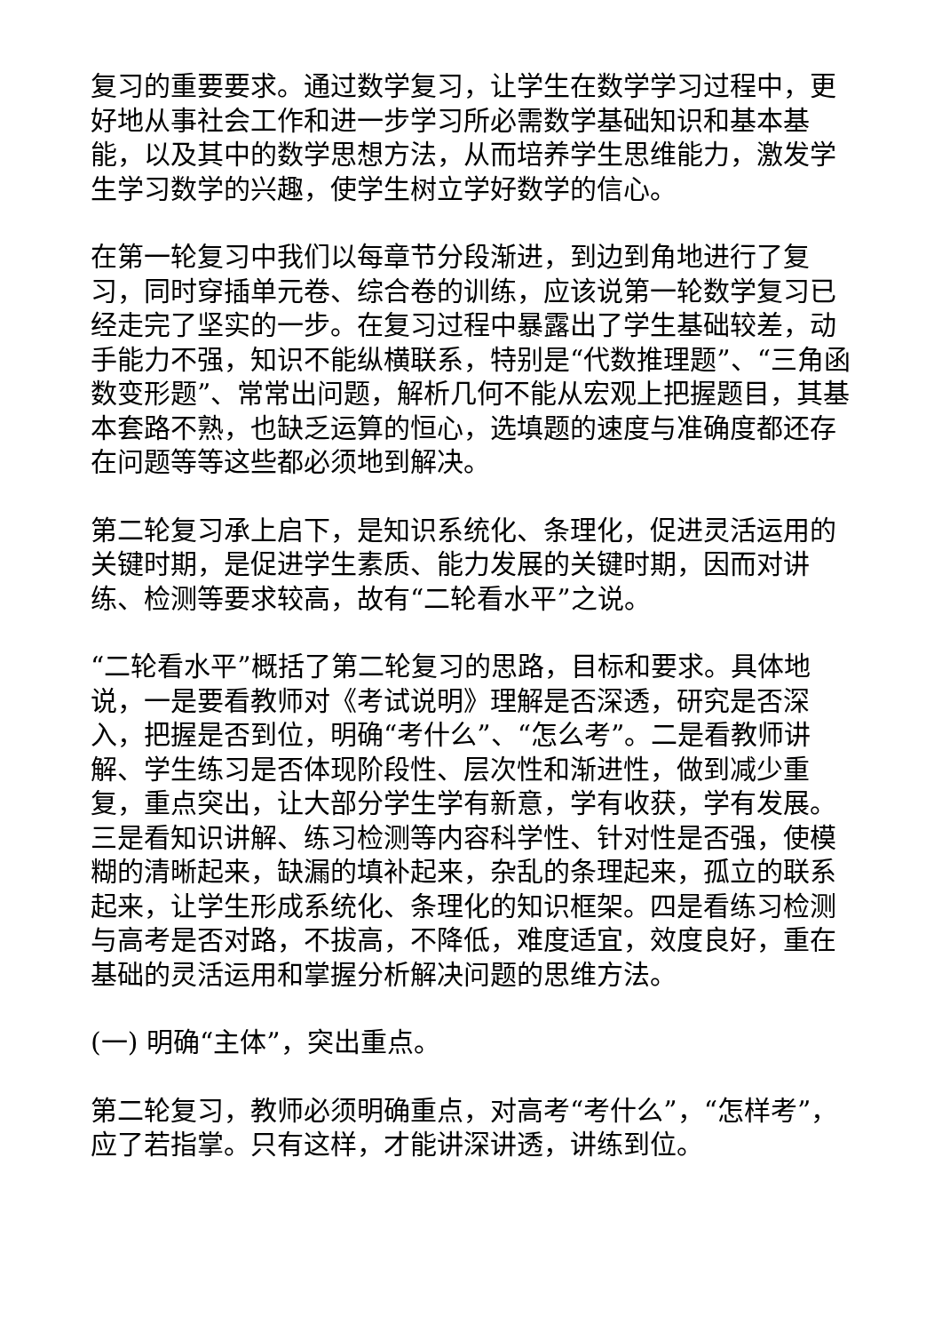复习的重要要求。通过数学复习，让学生在数学学习过程中，更好地从事社会工作和进一步学习所必需数学基础知识和基本基能，以及其中的数学思想方法，从而培养学生思维能力，激发学生学习数学的兴趣，使学生树立学好数学的信心。
在第一轮复习中我们以每章节分段渐进，到边到角地进行了复习，同时穿插单元卷、综合卷的训练，应该说第一轮数学复习已经走完了坚实的一步。在复习过程中暴露出了学生基础较差，动手能力不强，知识不能纵横联系，特别是“代数推理题”、“三角函数变形题”、常常出问题，解析几何不能从宏观上把握题目，其基本套路不熟，也缺乏运算的恒心，选填题的速度与准确度都还存在问题等等这些都必须地到解决。
第二轮复习承上启下，是知识系统化、条理化，促进灵活运用的关键时期，是促进学生素质、能力发展的关键时期，因而对讲练、检测等要求较高，故有“二轮看水平”之说。
“二轮看水平”概括了第二轮复习的思路，目标和要求。具体地说，一是要看教师对《考试说明》理解是否深透，研究是否深入，把握是否到位，明确“考什么”、“怎么考”。二是看教师讲解、学生练习是否体现阶段性、层次性和渐进性，做到减少重复，重点突出，让大部分学生学有新意，学有收获，学有发展。三是看知识讲解、练习检测等内容科学性、针对性是否强，使模糊的清晰起来，缺漏的填补起来，杂乱的条理起来，孤立的联系起来，让学生形成系统化、条理化的知识框架。四是看练习检测与高考是否对路，不拔高，不降低，难度适宜，效度良好，重在基础的灵活运用和掌握分析解决问题的思维方法。
(一) 明确“主体”，突出重点。
第二轮复习，教师必须明确重点，对高考“考什么”，“怎样考”，应了若指掌。只有这样，才能讲深讲透，讲练到位。